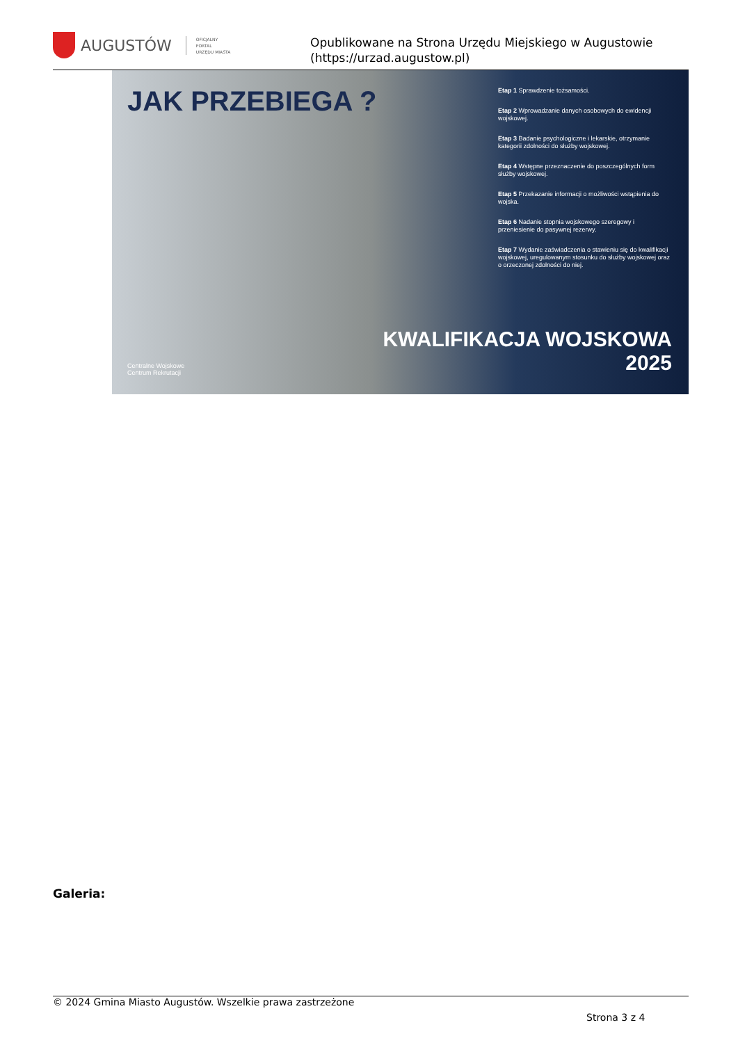AUGUSTÓW
OFICJALNY
PORTAL
URZĘDU MIASTA
Opublikowane na Strona Urzędu Miejskiego w Augustowie
(https://urzad.augustow.pl)
JAK PRZEBIEGA ?
Etap 1 Sprawdzenie tożsamości.
Etap 2 Wprowadzanie danych osobowych do ewidencji wojskowej.
Etap 3 Badanie psychologiczne i lekarskie, otrzymanie kategorii zdolności do służby wojskowej.
Etap 4 Wstępne przeznaczenie do poszczególnych form służby wojskowej.
Etap 5 Przekazanie informacji o możliwości wstąpienia do wojska.
Etap 6 Nadanie stopnia wojskowego szeregowy i przeniesienie do pasywnej rezerwy.
Etap 7 Wydanie zaświadczenia o stawieniu się do kwalifikacji wojskowej, uregulowanym stosunku do służby wojskowej oraz o orzeczonej zdolności do niej.
Centralne Wojskowe
Centrum Rekrutacji
KWALIFIKACJA WOJSKOWA
2025
Galeria:
© 2024 Gmina Miasto Augustów. Wszelkie prawa zastrzeżone
Strona 3 z 4